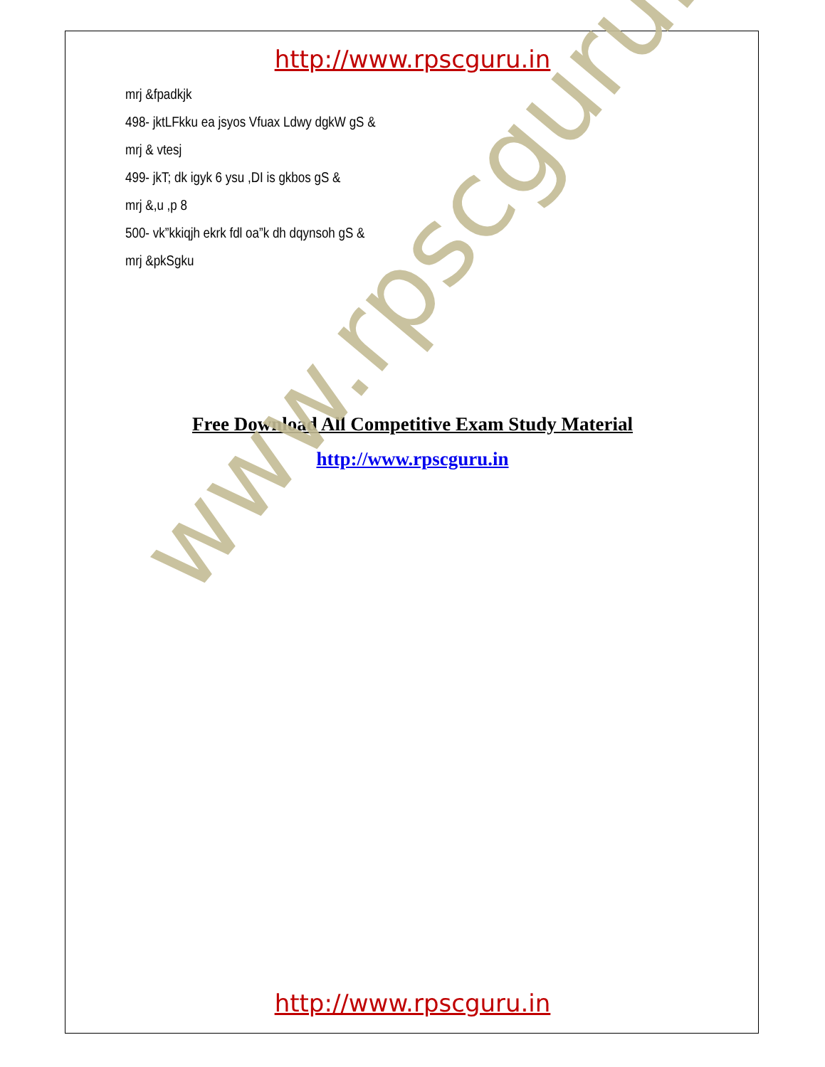http://www.rpscguru.in
mrj &fpadkjk
498- jktLFkku ea jsyos Vfuax Ldwy dgkW gS &
mrj & vtesj
499- jkT; dk igyk 6 ysu ,DI is gkbos gS &
mrj &,u ,p 8
500- vk”kkiqjh ekrk fdl oa”k dh dqynsoh gS &
mrj &pkSgku
Free Download All Competitive Exam Study Material
http://www.rpscguru.in
www.rpscguru.in
http://www.rpscguru.in